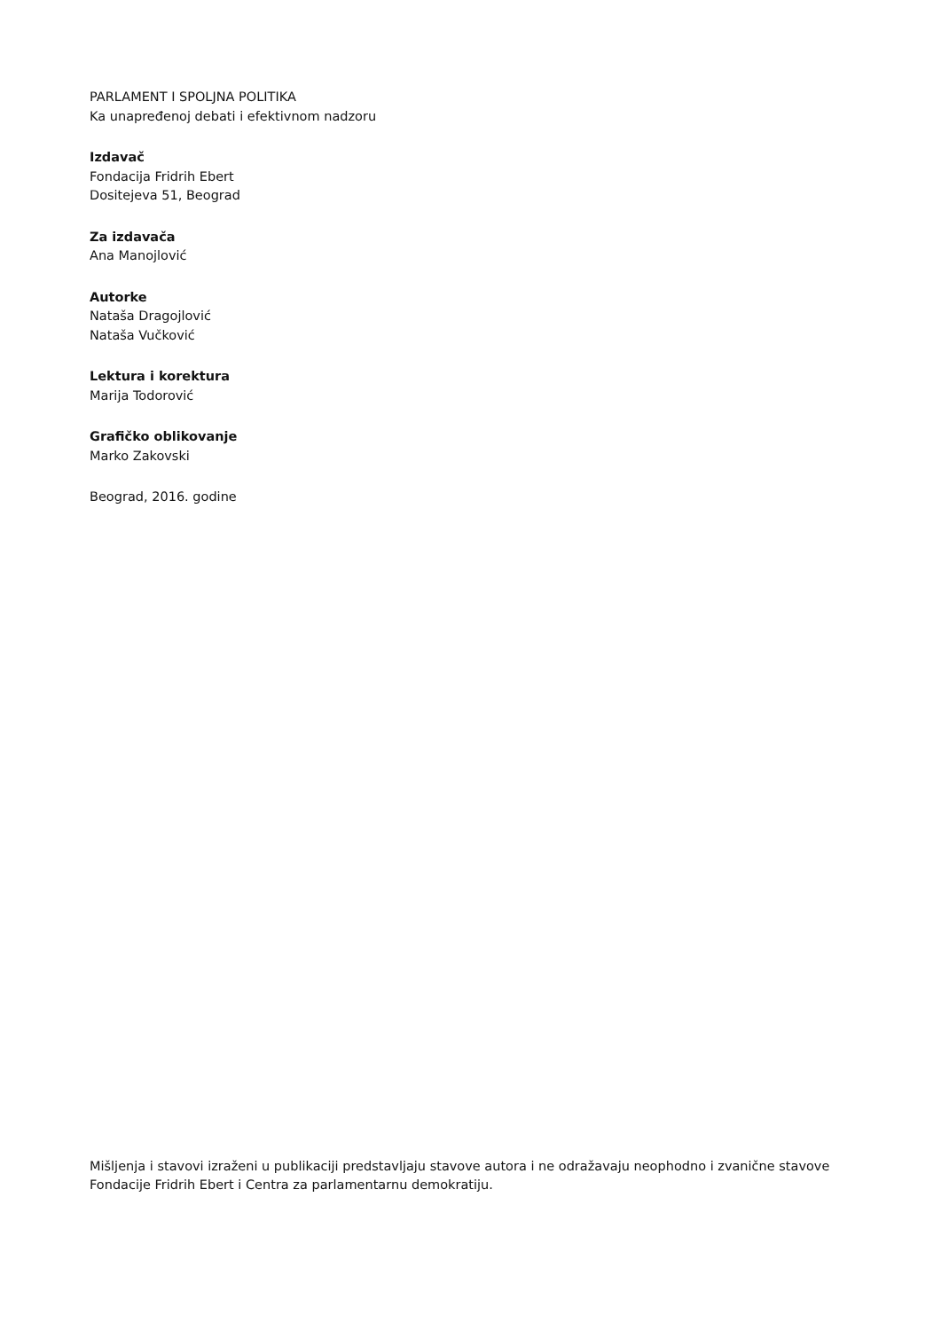PARLAMENT I SPOLJNA POLITIKA
Ka unapređenoj debati i efektivnom nadzoru
Izdavač
Fondacija Fridrih Ebert
Dositejeva 51, Beograd
Za izdavača
Ana Manojlović
Autorke
Nataša Dragojlović
Nataša Vučković
Lektura i korektura
Marija Todorović
Grafičko oblikovanje
Marko Zakovski
Beograd, 2016. godine
Mišljenja i stavovi izraženi u publikaciji predstavljaju stavove autora i ne odražavaju neophodno i zvanične stavove Fondacije Fridrih Ebert i Centra za parlamentarnu demokratiju.